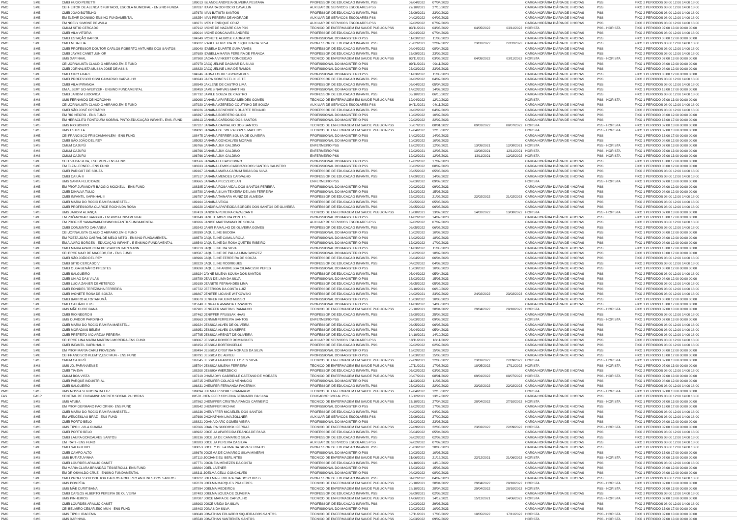| PMC | SME | CMEI HUGO PERETTI | 189013 ISLANDE ANDREIA OLIVEIRA PESTANA | PROFESSOR DE EDUCACAO INFANTIL PSS | 07/04/2022 | 07/04/2023 | | | CARGA HORÁRIA DIÁRIA DE 8 HORAS | PSS | FIXO 2 PERIODOS 08:00 12:00 14:00 18:00 |
| PMC | SME | CEI HEITOR DE ALENCAR FURTADO, ESCOLA MUNICIPAL - ENSINO FUNDA | 187837 ITAMARA DO ROCIO CAVALLIN | AUXILIAR DE SERVICOS ESCOLARES PSS | 27/10/2021 | 27/10/2022 | | | CARGA HORÁRIA DIÁRIA DE 8 HORAS | PSS | FIXO 2 PERIODOS 08:00 12:00 14:00 18:00 |
| PMC | SME | CMEI JOAO BOTELHO | 187678 IVAN BATISTA SANTOS | PROFESSOR DE EDUCACAO INFANTIL PSS | 23/09/2021 | 23/09/2022 | | | CARGA HORÁRIA DIÁRIA DE 8 HORAS | PSS | FIXO 2 PERIODOS 08:00 12:00 14:00 18:00 |
| PMC | SME | EM ELEVIR DIONISIO-ENSINO FUNDAMENTAL | 188254 IVAN PEREIRA DE ANDRADE | AUXILIAR DE SERVICOS ESCOLARES PSS | 04/02/2022 | 04/02/2023 | | | CARGA HORÁRIA DIÁRIA DE 8 HORAS | PSS | FIXO 2 PERIODOS 08:00 12:00 14:00 18:00 |
| PMC | SME | EM NOELY SIMONE DE AVILA | 188271 IVES HENRIQUE CRUZ | AUXILIAR DE SERVICOS ESCOLARES PSS | 07/02/2022 | 07/02/2023 | | | CARGA HORÁRIA DIÁRIA DE 8 HORAS | PSS | FIXO 2 PERIODOS 08:00 12:00 14:00 18:00 |
| PMC | SMS | CMUM SITIO CERCADO | 187912 IVONE DE NAZARE CAMPOS | TECNICO DE ENFERMAGEM EM SAUDE PUBLICA PSS | 03/11/2021 | 03/05/2022 | 04/05/2022 | 03/11/2022 | HORISTA | PSS - HORISTA | FIXO 1 PERIODO 07:00 13:00 00:00 00:00 |
| PMC | SME | CMEI VILA VITÓRIA | 189014 IVONE GONCALVES ANDREO | PROFESSOR DE EDUCACAO INFANTIL PSS | 07/04/2022 | 07/04/2023 | | | CARGA HORÁRIA DIÁRIA DE 8 HORAS | PSS | FIXO 2 PERIODOS 08:00 12:00 14:00 18:00 |
| PMC | SME | CMEI ESTAÇÃO BARIGUI | 184349 IVONETE ALIBOSEK ADRIANO | PROFISSIONAL DO MAGISTERIO PSS | 11/03/2022 | 11/03/2023 | | | CARGA HORÁRIA DIÁRIA DE 4 HORAS | PSS | FIXO 1 PERIODO 08:00 12:00 00:00 00:00 |
| PMC | SME | CMEI MEIA LUA | 186822 IZABEL FERREIRA DE SIQUEIRA DA SILVA | PROFESSOR DE EDUCACAO INFANTIL PSS | 23/02/2021 | 22/02/2022 | 23/02/2022 | 22/02/2023 | CARGA HORÁRIA DIÁRIA DE 8 HORAS | PSS | FIXO 2 PERIODOS 08:00 12:00 14:00 18:00 |
| PMC | SME | CMEI PROFESSOR DOUTOR CARLOS ROBERTO ANTUNES DOS SANTOS | 189040 IZABELA DUARTE GUIMARAES | PROFESSOR DE EDUCACAO INFANTIL PSS | 08/04/2022 | 08/04/2023 | | | CARGA HORÁRIA DIÁRIA DE 8 HORAS | PSS | FIXO 2 PERIODOS 08:00 12:00 14:00 18:00 |
| PMC | SME | CMEI JAYME CANET JUNIOR | 187689 IZABELLA MARIA PEREIRA DE FRANCA | PROFESSOR DE EDUCACAO INFANTIL PSS | 23/09/2021 | 23/09/2022 | | | CARGA HORÁRIA DIÁRIA DE 8 HORAS | PSS | FIXO 2 PERIODOS 08:00 12:00 14:00 18:00 |
| PMC | SMS | UMS XAPINHAL | 187908 JACANA VINKERT CONCEICAO | TECNICO DE ENFERMAGEM EM SAUDE PUBLICA PSS | 03/11/2021 | 03/05/2022 | 04/05/2022 | 03/11/2022 | HORISTA | PSS - HORISTA | FIXO 1 PERIODO 07:00 13:00 00:00 00:00 |
| PMC | SME | CEI JORNALISTA CLAUDIO ABRAMO,EM-E FUND | 187979 JACQUELINE DAGMAR DA SILVA | PROFISSIONAL DO MAGISTERIO PSS | 09/11/2021 | 09/11/2022 | | | CARGA HORÁRIA DIÁRIA DE 4 HORAS | PSS | FIXO 1 PERIODO 08:00 12:00 00:00 00:00 |
| PMC | SME | CMEI JORNALISTA MUSSA JOSE DE ASSIS | 188820 JACQUELINE LIMA DE RAMOS | PROFISSIONAL DO MAGISTERIO PSS | 23/03/2022 | 23/03/2023 | | | CARGA HORÁRIA DIÁRIA DE 4 HORAS | PSS | FIXO 1 PERIODO 08:00 12:00 00:00 00:00 |
| PMC | SME | CMEI CIRO FRARE | 184246 JADNA LOURES GONCALVES | PROFISSIONAL DO MAGISTERIO PSS | 11/03/2022 | 11/03/2023 | | | CARGA HORÁRIA DIÁRIA DE 4 HORAS | PSS | FIXO 1 PERIODO 08:00 12:00 00:00 00:00 |
| PMC | SME | CMEI PROFESSOR OSNI CAMARGO CARVALHO | 188243 JAIRA GOMES FELIX LEITE | PROFESSOR DE EDUCACAO INFANTIL PSS | 04/02/2022 | 04/02/2023 | | | CARGA HORÁRIA DIÁRIA DE 8 HORAS | PSS | FIXO 2 PERIODOS 08:00 12:00 14:00 18:00 |
| PMC | SME | CMEI VILA IPIRANGA | 188949 JAKLENE DE CASTRO LIMA | PROFESSOR DE EDUCACAO INFANTIL PSS | 05/04/2022 | 05/04/2023 | | | CARGA HORÁRIA DIÁRIA DE 8 HORAS | PSS | FIXO 2 PERIODOS 08:00 12:00 14:00 18:00 |
| PMC | SME | EM ALBERT SCHWEITZER - ENSINO FUNDAMENTAL | 188459 JAMES NARVAIS MARTINS | PROFISSIONAL DO MAGISTERIO PSS | 14/02/2022 | 14/02/2023 | | | CARGA HORÁRIA DIÁRIA DE 4 HORAS | PSS | FIXO 1 PERIODO 13:00 17:00 00:00 00:00 |
| PMC | SME | CMEI JARDIM LUDOVICA | 187732 JAMILE SOUZA DE CASTRO | PROFESSOR DE EDUCACAO INFANTIL PSS | 06/10/2021 | 06/10/2022 | | | CARGA HORÁRIA DIÁRIA DE 8 HORAS | PSS | FIXO 2 PERIODOS 08:00 12:00 14:00 18:00 |
| PMC | SMS | UMS FERNANDO DE NORONHA | 189098 JANAINA APARECIDA MENDES GOMES | TECNICO DE ENFERMAGEM EM SAUDE PUBLICA PSS | 12/04/2022 | 12/10/2022 | | | HORISTA | PSS - HORISTA | FIXO 1 PERIODO 07:00 13:00 00:00 00:00 |
| PMC | SME | CEI JORNALISTA CLAUDIO ABRAMO,EM-E FUND | 187920 JANAINA AZEREDO COUTINHO DE SOUZA | AUXILIAR DE SERVICOS ESCOLARES PSS | 04/11/2021 | 04/11/2022 | | | CARGA HORÁRIA DIÁRIA DE 8 HORAS | PSS | FIXO 2 PERIODOS 08:00 12:00 14:00 18:00 |
| PMC | SME | CMEI SÃO JOSÉ OPERÁRIO | 188226 JANAINA BENEVIDES DUARTE RENAUD | PROFESSOR DE EDUCACAO INFANTIL PSS | 04/02/2022 | 04/02/2023 | | | CARGA HORÁRIA DIÁRIA DE 8 HORAS | PSS | FIXO 2 PERIODOS 08:00 12:00 14:00 18:00 |
| PMC | SME | EM RIO NEGRO - ENS FUND | 188397 JANAINA BORRERO GUIDO | PROFISSIONAL DO MAGISTERIO PSS | 10/02/2022 | 10/02/2023 | | | CARGA HORÁRIA DIÁRIA DE 4 HORAS | PSS | FIXO 1 PERIODO 08:00 12:00 00:00 00:00 |
| PMC | SME | EM HERACLITO FONTOURA SOBRAL PINTO-EDUCAÇÃO INFANTIL ENS. FUND | 188613 JANAINA CARDOSO DOS SANTOS | PROFISSIONAL DO MAGISTERIO PSS | 22/02/2022 | 22/02/2023 | | | CARGA HORÁRIA DIÁRIA DE 4 HORAS | PSS | FIXO 1 PERIODO 13:00 17:00 00:00 00:00 |
| PMC | SMS | UMS RIO BONITO | 187327 JANAINA CARVALHO DOS SANTOS | TECNICO DE ENFERMAGEM EM SAUDE PUBLICA PSS | 08/07/2021 | 08/01/2022 | 09/01/2022 | 08/07/2022 | HORISTA | PSS - HORISTA | FIXO 1 PERIODO 07:00 13:00 00:00 00:00 |
| PMC | SMS | UMS ESTRELA | 189091 JANAINA DE SOUZA LOPES MACEDO | TECNICO DE ENFERMAGEM EM SAUDE PUBLICA PSS | 12/04/2022 | 12/10/2022 | | | HORISTA | PSS - HORISTA | FIXO 1 PERIODO 07:00 13:00 00:00 00:00 |
| PMC | SME | CEI FRANCISCO FRISCHMANN,EM - ENS FUND | 188475 JANAINA FERRER SOUSA DE OLIVEIRA | PROFISSIONAL DO MAGISTERIO PSS | 14/02/2022 | 14/02/2023 | | | CARGA HORÁRIA DIÁRIA DE 4 HORAS | PSS | FIXO 1 PERIODO 13:00 17:00 00:00 00:00 |
| PMC | SME | CMEI SÃO JOÃO DEL REY | 185053 JANAINA GONCALVES MORAIS | PROFISSIONAL DO MAGISTERIO PSS | 10/03/2022 | 10/03/2023 | | | CARGA HORÁRIA DIÁRIA DE 4 HORAS | PSS | FIXO 1 PERIODO 08:00 12:00 00:00 00:00 |
| PMC | SMS | CMUM CAJURÚ | 186766 JANAINA JUK GALDINO | ENFERMEIRO PSS | 12/02/2021 | 12/05/2021 | 13/05/2021 | 12/08/2021 | HORISTA | PSS - HORISTA | FIXO 1 PERIODO 07:00 13:00 00:00 00:00 |
| PMC | SMS | CMUM CAJURÚ | 186766 JANAINA JUK GALDINO | ENFERMEIRO PSS | 12/02/2021 | 12/05/2021 | 13/08/2021 | 12/11/2021 | HORISTA | PSS - HORISTA | FIXO 1 PERIODO 07:00 13:00 00:00 00:00 |
| PMC | SMS | CMUM CAJURÚ | 186766 JANAINA JUK GALDINO | ENFERMEIRO PSS | 12/02/2021 | 12/05/2021 | 13/11/2021 | 12/02/2022 | HORISTA | PSS - HORISTA | FIXO 1 PERIODO 07:00 13:00 00:00 00:00 |
| PMC | SME | CEI EVA DA SILVA, ESC MUN - ENS FUND | 188566 JANAINA LEITAO CIMINO | PROFISSIONAL DO MAGISTERIO PSS | 17/02/2022 | 17/02/2023 | | | CARGA HORÁRIA DIÁRIA DE 4 HORAS | PSS | FIXO 1 PERIODO 13:00 17:00 00:00 00:00 |
| PMC | SME | EM ELZA LERNER - ENS FUND | 188333 JANAINA LEMOS CARDOZO DOS SANTOS CALISTRO | PROFISSIONAL DO MAGISTERIO PSS | 08/02/2022 | 08/02/2023 | | | CARGA HORÁRIA DIÁRIA DE 4 HORAS | PSS | FIXO 1 PERIODO 08:00 12:00 00:00 00:00 |
| PMC | SME | CMEI PARIGOT DE SOUZA | 189167 JANAINA MARIA CARNIM RIBAS DA SILVA | PROFESSOR DE EDUCACAO INFANTIL PSS | 05/05/2022 | 05/05/2023 | | | CARGA HORÁRIA DIÁRIA DE 8 HORAS | PSS | FIXO 2 PERIODOS 08:00 12:00 14:00 18:00 |
| PMC | SME | CMEI CAIUÁ II | 187517 JANAINA MENDES CARVALHO | PROFESSOR DE EDUCACAO INFANTIL PSS | 14/09/2021 | 14/09/2022 | | | CARGA HORÁRIA DIÁRIA DE 8 HORAS | PSS | FIXO 2 PERIODOS 08:00 12:00 14:00 18:00 |
| PMC | SMS | UMS SANTA FELICIDADE | 188665 JANAINA PIECZEKOLAN | ENFERMEIRO PSS | 09/03/2022 | 09/09/2022 | | | HORISTA | PSS - HORISTA | FIXO 1 PERIODO 07:00 13:00 00:00 00:00 |
| PMC | SME | EM PROF JURANDYR BAGGIO MOCKELL - ENS FUND | 188385 JANAINA ROSA VIDAL DOS SANTOS PEREIRA | PROFISSIONAL DO MAGISTERIO PSS | 09/02/2022 | 09/02/2023 | | | CARGA HORÁRIA DIÁRIA DE 4 HORAS | PSS | FIXO 1 PERIODO 08:00 12:00 00:00 00:00 |
| PMC | SME | CMEI DINALVA TULIO | 188788 JANAINA SILVA TEIXEIRA DE LIMA FERREIRA | PROFISSIONAL DO MAGISTERIO PSS | 15/03/2022 | 15/03/2023 | | | CARGA HORÁRIA DIÁRIA DE 4 HORAS | PSS | FIXO 1 PERIODO 08:00 12:00 00:00 00:00 |
| PMC | SME | CMEI INFANTIL XAPINHAL II | 186797 JANAINA TAINARA MUNIZ DE ALMEIDA | PROFESSOR DE EDUCACAO INFANTIL PSS | 22/02/2021 | 21/02/2022 | 22/02/2022 | 21/02/2023 | CARGA HORÁRIA DIÁRIA DE 8 HORAS | PSS | FIXO 2 PERIODOS 08:00 12:00 14:00 18:00 |
| PMC | SME | CMEI MARIA DO ROCIO RAMIRA MAESTELLI | 189164 JANAINA VEIGA | PROFESSOR DE EDUCACAO INFANTIL PSS | 05/05/2022 | 05/05/2023 | | | CARGA HORÁRIA DIÁRIA DE 8 HORAS | PSS | FIXO 2 PERIODOS 08:00 12:00 14:00 18:00 |
| PMC | SME | CMEI PROFESSORA CLARICE ROCHA DA ROSA | 189228 JANDIRA APARECIDA BORGES DOS SANTOS DE OLIVEIRA | PROFESSOR DE EDUCACAO INFANTIL PSS | 06/05/2022 | 06/05/2023 | | | CARGA HORÁRIA DIÁRIA DE 8 HORAS | PSS | FIXO 2 PERIODOS 08:00 12:00 14:00 18:00 |
| PMC | SMS | UMS JARDIM ALIANÇA | 187419 JANDIRA PEREIRA CAVALCANTI | TECNICO DE ENFERMAGEM EM SAUDE PUBLICA PSS | 13/08/2021 | 13/02/2022 | 14/02/2022 | 13/08/2022 | HORISTA | PSS - HORISTA | FIXO 1 PERIODO 07:00 13:00 00:00 00:00 |
| PMC | SME | EM PRÓ-MORAR BARIGUI - ENSINO FUNDAMENTAL | 188149 JANETE MOREIRA PONTES | PROFISSIONAL DO MAGISTERIO PSS | 14/02/2022 | 14/02/2023 | | | CARGA HORÁRIA DIÁRIA DE 4 HORAS | PSS | FIXO 1 PERIODO 13:00 17:00 00:00 00:00 |
| PMC | SME | EM PROF KÓ YAMAWAKI-ENSINO INFANTIL/FUNDAMENTAL | 188266 JANICE MARTIMIANO DE SOUZA | AUXILIAR DE SERVICOS ESCOLARES PSS | 07/02/2022 | 07/02/2023 | | | CARGA HORÁRIA DIÁRIA DE 8 HORAS | PSS | FIXO 2 PERIODOS 08:00 12:00 14:00 18:00 |
| PMC | SME | CMEI CONJUNTO CANANEIA | 189243 JANIR RAMALHO DE OLIVEIRA GOMES | PROFESSOR DE EDUCACAO INFANTIL PSS | 06/05/2022 | 06/05/2023 | | | CARGA HORÁRIA DIÁRIA DE 8 HORAS | PSS | FIXO 2 PERIODOS 08:00 12:00 14:00 18:00 |
| PMC | SME | CEI JORNALISTA CLAUDIO ABRAMO,EM-E FUND | 188399 JAQUELINE BUDOIA | PROFISSIONAL DO MAGISTERIO PSS | 10/02/2022 | 10/02/2023 | | | CARGA HORÁRIA DIÁRIA DE 4 HORAS | PSS | FIXO 1 PERIODO 08:00 12:00 00:00 00:00 |
| PMC | SME | EM POETA JOÃO CABRAL DE MELO NETO - ENSINO FUNDAMENTAL | 188579 JAQUELINE CAMILA ROLA | PROFISSIONAL DO MAGISTERIO PSS | 18/02/2022 | 18/02/2023 | | | CARGA HORÁRIA DIÁRIA DE 4 HORAS | PSS | FIXO 1 PERIODO 08:00 12:00 00:00 00:00 |
| PMC | SME | EM ALVARO BORGES - EDUCAÇÃO INFANTIL E ENSINO FUNDAMENTAL | 188540 JAQUELINE DA ROSA QUETES RIBEIRO | PROFISSIONAL DO MAGISTERIO PSS | 17/02/2022 | 17/02/2023 | | | CARGA HORÁRIA DIÁRIA DE 4 HORAS | PSS | FIXO 1 PERIODO 08:00 12:00 00:00 00:00 |
| PMC | SME | CMEI MARIA APARECIDA BUSCARDIN HARTMANN | 188719 JAQUELINE DA SILVA | PROFISSIONAL DO MAGISTERIO PSS | 11/03/2022 | 11/03/2023 | | | CARGA HORÁRIA DIÁRIA DE 4 HORAS | PSS | FIXO 1 PERIODO 13:00 17:00 00:00 00:00 |
| PMC | SME | CEI PROF NAIR DE MACEDO,EM - ENS FUND | 188587 JAQUELINE DE PAULA LIMA SWISZEZ | PROFISSIONAL DO MAGISTERIO PSS | 18/02/2022 | 18/02/2023 | | | CARGA HORÁRIA DIÁRIA DE 4 HORAS | PSS | FIXO 1 PERIODO 13:00 17:00 00:00 00:00 |
| PMC | SME | CMEI SÃO JOÃO DEL REY | 188966 JAQUELINE FERREIRA DE SOUZA | PROFESSOR DE EDUCACAO INFANTIL PSS | 06/04/2022 | 06/04/2023 | | | CARGA HORÁRIA DIÁRIA DE 8 HORAS | PSS | FIXO 2 PERIODOS 08:00 12:00 14:00 18:00 |
| PMC | SME | CMEI SITIO CERCADO V | 188229 JAQUELINE RODRIGUES | PROFESSOR DE EDUCACAO INFANTIL PSS | 04/02/2022 | 04/02/2023 | | | CARGA HORÁRIA DIÁRIA DE 8 HORAS | PSS | FIXO 2 PERIODOS 08:00 12:00 14:00 18:00 |
| PMC | SME | CMEI OLGA BENÁRIO PRESTES | 188690 JAQUELINI ANDRESSA CILIANCZUK PERES | PROFISSIONAL DO MAGISTERIO PSS | 10/03/2022 | 10/03/2023 | | | CARGA HORÁRIA DIÁRIA DE 4 HORAS | PSS | FIXO 1 PERIODO 08:00 12:00 00:00 00:00 |
| PMC | SME | CMEI SALGUEIRO | 188924 JAYNE MILENA SOUSA DOS SANTOS | PROFESSOR DE EDUCACAO INFANTIL PSS | 05/04/2022 | 05/04/2023 | | | CARGA HORÁRIA DIÁRIA DE 8 HORAS | PSS | FIXO 2 PERIODOS 08:00 12:00 14:00 18:00 |
| PMC | SME | CMEI UNIÃO DAS VILAS | 188789 JEAN DE LIMA DA SILVA | PROFISSIONAL DO MAGISTERIO PSS | 15/03/2022 | 15/03/2023 | | | CARGA HORÁRIA DIÁRIA DE 4 HORAS | PSS | FIXO 1 PERIODO 08:00 12:00 00:00 00:00 |
| PMC | SME | CMEI LUCIA ZANIER DEMETERCO | 189199 JEANETE FERNANDES LIMA | PROFESSOR DE EDUCACAO INFANTIL PSS | 05/05/2022 | 05/05/2023 | | | CARGA HORÁRIA DIÁRIA DE 8 HORAS | PSS | FIXO 2 PERIODOS 08:00 12:00 14:00 18:00 |
| PMC | SME | CMEI EONIDES TEREZINHA FERREIRA | 187722 JEFERSON DA COSTA LUIZ | PROFESSOR DE EDUCACAO INFANTIL PSS | 06/10/2021 | 06/10/2022 | | | CARGA HORÁRIA DIÁRIA DE 8 HORAS | PSS | FIXO 2 PERIODOS 08:00 12:00 14:00 18:00 |
| PMC | SME | CMEI IVONETE ROSA DE SOUZA | 186807 JENIFER LICIANE WITKOWSKI | PROFESSOR DE EDUCACAO INFANTIL PSS | 24/02/2021 | 23/02/2022 | 24/02/2022 | 23/02/2023 | CARGA HORÁRIA DIÁRIA DE 8 HORAS | PSS | FIXO 2 PERIODOS 08:00 12:00 14:00 18:00 |
| PMC | SME | CMEI BAIRRO ALTO/TARUMÃ | 188670 JENIFER PAULINO MUSSO | PROFISSIONAL DO MAGISTERIO PSS | 10/03/2022 | 10/03/2023 | | | CARGA HORÁRIA DIÁRIA DE 4 HORAS | PSS | FIXO 1 PERIODO 08:00 12:00 00:00 00:00 |
| PMC | SME | CMEI CAIUÁ/ILHEUS | 185148 JENIFFER AMANDA TRZASKOS | PROFISSIONAL DO MAGISTERIO PSS | 14/03/2022 | 14/03/2023 | | | CARGA HORÁRIA DIÁRIA DE 4 HORAS | PSS | FIXO 1 PERIODO 13:00 17:00 00:00 00:00 |
| PMC | SMS | UMS MÃE CURITIBANA | 187901 JENIFFER MARTINS RAMALHO | TECNICO DE ENFERMAGEM EM SAUDE PUBLICA PSS | 28/10/2021 | 28/04/2022 | 29/04/2022 | 28/10/2022 | HORISTA | PSS - HORISTA | FIXO 1 PERIODO 07:00 13:00 00:00 00:00 |
| PMC | SME | CMEI RIO NEGRO II | 187462 JENIFFER PRUSSAK HAAS | PROFESSOR DE EDUCACAO INFANTIL PSS | 25/08/2021 | 25/08/2022 | | | CARGA HORÁRIA DIÁRIA DE 8 HORAS | PSS | FIXO 2 PERIODOS 08:00 12:00 14:00 18:00 |
| PMC | SMS | UMS OUVIDOR PARDINHO | 188663 JENNIMI FERREIRA SANTOS | ENFERMEIRO PSS | 09/03/2022 | 09/09/2022 | | | HORISTA | PSS - HORISTA | FIXO 1 PERIODO 07:00 13:00 00:00 00:00 |
| PMC | SME | CMEI MARIA DO ROCIO RAMIRA MAESTELLI | 189224 JESSICA ALVES DE OLIVEIRA | PROFESSOR DE EDUCACAO INFANTIL PSS | 06/05/2022 | 06/05/2023 | | | CARGA HORÁRIA DIÁRIA DE 8 HORAS | PSS | FIXO 2 PERIODOS 08:00 12:00 14:00 18:00 |
| PMC | SME | CMEI MORADIAS BELÉM | 188951 JESSICA ALVES GIUSEPPE | PROFESSOR DE EDUCACAO INFANTIL PSS | 05/04/2022 | 05/04/2023 | | | CARGA HORÁRIA DIÁRIA DE 8 HORAS | PSS | FIXO 2 PERIODOS 08:00 12:00 14:00 18:00 |
| PMC | SME | CMEI PREFEITO IVO ARZUA PEREIRA | 187795 JESSICA ARENDT DE OLIVEIRA | PROFESSOR DE EDUCACAO INFANTIL PSS | 14/10/2021 | 14/10/2022 | | | CARGA HORÁRIA DIÁRIA DE 8 HORAS | PSS | FIXO 2 PERIODOS 08:00 12:00 14:00 18:00 |
| PMC | SME | CEI PROF LINA MARIA MARTINS MOREIRA-ENS FUND | 188067 JESSICA BOHRER DOMINGUES | AUXILIAR DE SERVICOS ESCOLARES PSS | 18/11/2021 | 18/11/2022 | | | CARGA HORÁRIA DIÁRIA DE 8 HORAS | PSS | FIXO 2 PERIODOS 08:00 12:00 14:00 18:00 |
| PMC | SME | CMEI INFANTIL XAPINHAL II | 188154 JESSICA BORTONCELLO | PROFESSOR DE EDUCACAO INFANTIL PSS | 02/02/2022 | 02/02/2023 | | | CARGA HORÁRIA DIÁRIA DE 8 HORAS | PSS | FIXO 2 PERIODOS 08:00 12:00 14:00 18:00 |
| PMC | SME | EM PROF MARIA CARLI PIOVEZAN | 188494 JESSICA CRISTINA MORAES DA SILVA | PROFISSIONAL DO MAGISTERIO PSS | 15/02/2022 | 15/02/2023 | | | CARGA HORÁRIA DIÁRIA DE 4 HORAS | PSS | FIXO 1 PERIODO 08:00 12:00 00:00 00:00 |
| PMC | SME | CEI FRANCISCO KLEMTZ,ESC MUN - ENS FUND | 188791 JESSICA DE ABREU | PROFISSIONAL DO MAGISTERIO PSS | 15/03/2022 | 15/03/2023 | | | CARGA HORÁRIA DIÁRIA DE 4 HORAS | PSS | FIXO 1 PERIODO 13:00 17:00 00:00 00:00 |
| PMC | SMS | CMUM CAJURÚ | 187645 JESSICA FRANCIELE LOPES SILVA | TECNICO DE ENFERMAGEM EM SAUDE PUBLICA PSS | 22/09/2021 | 22/03/2022 | 23/03/2022 | 22/09/2022 | HORISTA | PSS - HORISTA | FIXO 1 PERIODO 07:00 13:00 00:00 00:00 |
| PMC | SMS | UMS JD. PARANAENSE | 185704 JESSICA MILENA FERREIRA | TECNICO DE ENFERMAGEM EM SAUDE PUBLICA PSS | 17/11/2021 | 17/05/2022 | 18/05/2022 | 17/11/2022 | HORISTA | PSS - HORISTA | FIXO 1 PERIODO 07:00 13:00 00:00 00:00 |
| PMC | SME | CMEI TIA EVA | 188208 JESSIKA WIERZBICKI | PROFESSOR DE EDUCACAO INFANTIL PSS | 03/02/2022 | 03/02/2023 | | | CARGA HORÁRIA DIÁRIA DE 8 HORAS | PSS | FIXO 2 PERIODOS 08:00 12:00 14:00 18:00 |
| PMC | SMS | CMUM BOA VISTA | 187319 JHARADHY GABRIELLE CAETANO DE MORAES | TECNICO DE ENFERMAGEM EM SAUDE PUBLICA PSS | 08/07/2021 | 08/01/2022 | 09/01/2022 | 08/07/2022 | HORISTA | PSS - HORISTA | FIXO 1 PERIODO 07:00 13:00 00:00 00:00 |
| PMC | SME | CMEI PARQUE INDUSTRIAL | 188715 JHENIFER COLACO VENANCIO | PROFISSIONAL DO MAGISTERIO PSS | 11/03/2022 | 11/03/2023 | | | CARGA HORÁRIA DIÁRIA DE 4 HORAS | PSS | FIXO 1 PERIODO 08:00 12:00 00:00 00:00 |
| PMC | SME | CMEI SALGUEIRO | 186831 JHENIFER FERNANDA PACERNIK | PROFESSOR DE EDUCACAO INFANTIL PSS | 23/02/2021 | 22/02/2022 | 23/02/2022 | 22/02/2023 | CARGA HORÁRIA DIÁRIA DE 8 HORAS | PSS | FIXO 2 PERIODOS 08:00 12:00 14:00 18:00 |
| PMC | SMS | UMS NOSSA SENHORA DA LUZ | 189094 JHENIFER GOMES CAMARGO | TECNICO DE ENFERMAGEM EM SAUDE PUBLICA PSS | 12/04/2022 | 12/10/2022 | | | HORISTA | PSS - HORISTA | FIXO 1 PERIODO 07:00 13:00 00:00 00:00 |
| FAS | FASP | CENTRAL DE ENCAMINHAMENTO SOCIAL 24 HORAS | 88578 JHENIFFER CRISTINA BERNARDI DA SILVA | EDUCADOR SOCIAL PSS | 13/12/2021 | 13/12/2022 | | | CARGA HORÁRIA DIÁRIA DE 8 HORAS | PSS | FIXO 2 PERIODOS 08:00 12:00 14:00 18:00 |
| PMC | SMS | UMS ATUBA | 187862 JHENIFFER CRISTINA RAMOS CARNEIRO | TECNICO DE ENFERMAGEM EM SAUDE PUBLICA PSS | 27/10/2021 | 27/04/2022 | 28/04/2022 | 27/10/2022 | HORISTA | PSS - HORISTA | FIXO 1 PERIODO 07:00 13:00 00:00 00:00 |
| PMC | SME | EM PROF GERMANO PACIORNIK- ENS FUND | 188542 JHENIFFER MICHAK | PROFISSIONAL DO MAGISTERIO PSS | 17/02/2022 | 17/02/2023 | | | CARGA HORÁRIA DIÁRIA DE 4 HORAS | PSS | FIXO 1 PERIODO 13:00 17:00 00:00 00:00 |
| PMC | SME | CMEI MARIA DO ROCIO RAMIRA MAESTELLI | 188236 JHENYFFER MICAELEN DOS SANTOS | PROFESSOR DE EDUCACAO INFANTIL PSS | 04/02/2022 | 04/02/2023 | | | CARGA HORÁRIA DIÁRIA DE 8 HORAS | PSS | FIXO 2 PERIODOS 08:00 12:00 14:00 18:00 |
| PMC | SME | EM WENCESLAU BRAZ - ENS FUND | 187696 JHONATHAN LIMA ZOLLNER | AUXILIAR DE SERVICOS ESCOLARES PSS | 27/09/2021 | 27/09/2022 | | | CARGA HORÁRIA DIÁRIA DE 8 HORAS | PSS | FIXO 2 PERIODOS 08:00 12:00 14:00 18:00 |
| PMC | SME | CMEI PORTO BELO | 188821 JOANA D ARC GOMES VIEIRA | PROFISSIONAL DO MAGISTERIO PSS | 23/03/2022 | 23/03/2023 | | | CARGA HORÁRIA DIÁRIA DE 4 HORAS | PSS | FIXO 1 PERIODO 08:00 12:00 00:00 00:00 |
| PMC | SMS | UMS TIPO II -VILA GUAIRA | 187666 JOANIRA SKODOSKI FERRAZ | TECNICO DE ENFERMAGEM EM SAUDE PUBLICA PSS | 22/09/2021 | 22/03/2022 | 23/03/2022 | 22/09/2022 | HORISTA | PSS - HORISTA | FIXO 1 PERIODO 07:00 13:00 00:00 00:00 |
| PMC | SME | CMEI PORTO BELO | 188922 JOCELIA APARECIDA FRANCA DE PAIVA | PROFESSOR DE EDUCACAO INFANTIL PSS | 05/04/2022 | 05/04/2023 | | | CARGA HORÁRIA DIÁRIA DE 8 HORAS | PSS | FIXO 2 PERIODOS 08:00 12:00 14:00 18:00 |
| PMC | SME | CMEI LAURA GONCALVES SANTOS | 188136 JOCELIA DE CAMARGO SILVA | PROFESSOR DE EDUCACAO INFANTIL PSS | 02/02/2022 | 02/02/2023 | | | CARGA HORÁRIA DIÁRIA DE 8 HORAS | PSS | FIXO 2 PERIODOS 08:00 12:00 14:00 18:00 |
| PMC | SME | EM IRATI - ENS FUND | 188283 JOCELIA PEREIRA DA SILVA | AUXILIAR DE SERVICOS ESCOLARES PSS | 07/02/2022 | 07/02/2023 | | | CARGA HORÁRIA DIÁRIA DE 8 HORAS | PSS | FIXO 2 PERIODOS 08:00 12:00 14:00 18:00 |
| PMC | SME | CMEI SALGUEIRO | 188853 JOCELY DE FATIMA DA SILVA SERRATO | PROFESSOR DE EDUCACAO INFANTIL PSS | 28/03/2022 | 28/03/2023 | | | CARGA HORÁRIA DIÁRIA DE 8 HORAS | PSS | FIXO 2 PERIODOS 08:00 12:00 14:00 18:00 |
| PMC | SME | CMEI CAMPO ALTO | 188676 JOCEMA DE CAMARGO SILVA MINERVI | PROFISSIONAL DO MAGISTERIO PSS | 10/03/2022 | 10/03/2023 | | | CARGA HORÁRIA DIÁRIA DE 4 HORAS | PSS | FIXO 1 PERIODO 13:00 17:00 00:00 00:00 |
| PMC | SMS | UMS BUTIATUVINHA | 187110 JOCIANE ELI BERLINTES | TECNICO DE ENFERMAGEM EM SAUDE PUBLICA PSS | 21/06/2021 | 21/12/2021 | 22/12/2021 | 21/06/2022 | HORISTA | PSS - HORISTA | FIXO 1 PERIODO 07:00 13:00 00:00 00:00 |
| PMC | SME | CMEI LOURDES ARAUJO CANET | 187771 JOCINEIA MENEZES DA COSTA | PROFESSOR DE EDUCACAO INFANTIL PSS | 14/10/2021 | 14/10/2022 | | | CARGA HORÁRIA DIÁRIA DE 8 HORAS | PSS | FIXO 2 PERIODOS 08:00 12:00 14:00 18:00 |
| PMC | SME | EM MARIA CLARA BRANDÃO TESSEROLLI- ENS FUND | 188804 JOEL LAITNER | PROFISSIONAL DO MAGISTERIO PSS | 15/03/2022 | 15/03/2023 | | | CARGA HORÁRIA DIÁRIA DE 4 HORAS | PSS | FIXO 1 PERIODO 08:00 12:00 00:00 00:00 |
| PMC | SME | EM DR OSVALDO CRUZ - ENSINO FUNDAMENTAL | 188311 JOELMA CELLI GONCALVES | PROFISSIONAL DO MAGISTERIO PSS | 08/02/2022 | 08/02/2023 | | | CARGA HORÁRIA DIÁRIA DE 4 HORAS | PSS | FIXO 1 PERIODO 08:00 12:00 00:00 00:00 |
| PMC | SME | CMEI PROFESSOR DOUTOR CARLOS ROBERTO ANTUNES DOS SANTOS | 188222 JOELMA FERREIRA CARDOSO KUSS | PROFESSOR DE EDUCACAO INFANTIL PSS | 04/02/2022 | 04/02/2023 | | | CARGA HORÁRIA DIÁRIA DE 8 HORAS | PSS | FIXO 2 PERIODOS 08:00 12:00 14:00 18:00 |
| PMC | SMS | UMS POMPÉIA | 187879 JOELMA MARQUES PRAXEDES | TECNICO DE ENFERMAGEM EM SAUDE PUBLICA PSS | 28/10/2021 | 28/04/2022 | 29/04/2022 | 28/10/2022 | HORISTA | PSS - HORISTA | FIXO 1 PERIODO 07:00 13:00 00:00 00:00 |
| PMC | SMS | UMS MÃE CURITIBANA | 187894 JOELMA MEDEIROS | TECNICO DE ENFERMAGEM EM SAUDE PUBLICA PSS | 28/10/2021 | 28/04/2022 | 29/04/2022 | 28/10/2022 | HORISTA | PSS - HORISTA | FIXO 1 PERIODO 07:00 13:00 00:00 00:00 |
| PMC | SME | CMEI CARLOS ALBERTO PEREIRA DE OLIVEIRA | 187483 JOELMA SOUZA DE OLIVEIRA | PROFESSOR DE EDUCACAO INFANTIL PSS | 02/09/2021 | 02/09/2022 | | | CARGA HORÁRIA DIÁRIA DE 8 HORAS | PSS | FIXO 2 PERIODOS 08:00 12:00 14:00 18:00 |
| PMC | SMS | UMS PINHEIROS | 187087 JOICE MARA DE CARVALHO | TECNICO DE ENFERMAGEM EM SAUDE PUBLICA PSS | 14/06/2021 | 14/12/2021 | 15/12/2021 | 14/06/2022 | HORISTA | PSS - HORISTA | FIXO 1 PERIODO 07:00 13:00 00:00 00:00 |
| PMC | SME | CMEI LOURDES ARAUJO CANET | 188903 JOICE UBIDA DA SILVA | PROFESSOR DE EDUCACAO INFANTIL PSS | 29/03/2022 | 29/03/2023 | | | CARGA HORÁRIA DIÁRIA DE 8 HORAS | PSS | FIXO 2 PERIODOS 08:00 12:00 14:00 18:00 |
| PMC | SME | CEI BELMIRO CESAR,ESC MUN - ENS FUND | 188403 JONAS DA SILVA | PROFISSIONAL DO MAGISTERIO PSS | 10/02/2022 | 10/02/2023 | | | CARGA HORÁRIA DIÁRIA DE 4 HORAS | PSS | FIXO 1 PERIODO 13:00 17:00 00:00 00:00 |
| PMC | SMS | UMS TIPO II IRACEMA | 188049 JONATHAN EDUARDO SIQUEIRA DOS SANTOS | TECNICO DE ENFERMAGEM EM SAUDE PUBLICA PSS | 17/11/2021 | 17/05/2022 | 18/05/2022 | 17/11/2022 | HORISTA | PSS - HORISTA | FIXO 1 PERIODO 07:00 13:00 00:00 00:00 |
| PMC | SMS | UMS XAPINHAL | 185549 JONATHAN VANTIENEN SANTOS | TECNICO DE ENFERMAGEM EM SAUDE PUBLICA PSS | 09/03/2022 | 09/09/2022 | | | HORISTA | PSS - HORISTA | FIXO 1 PERIODO 07:00 13:00 00:00 00:00 |